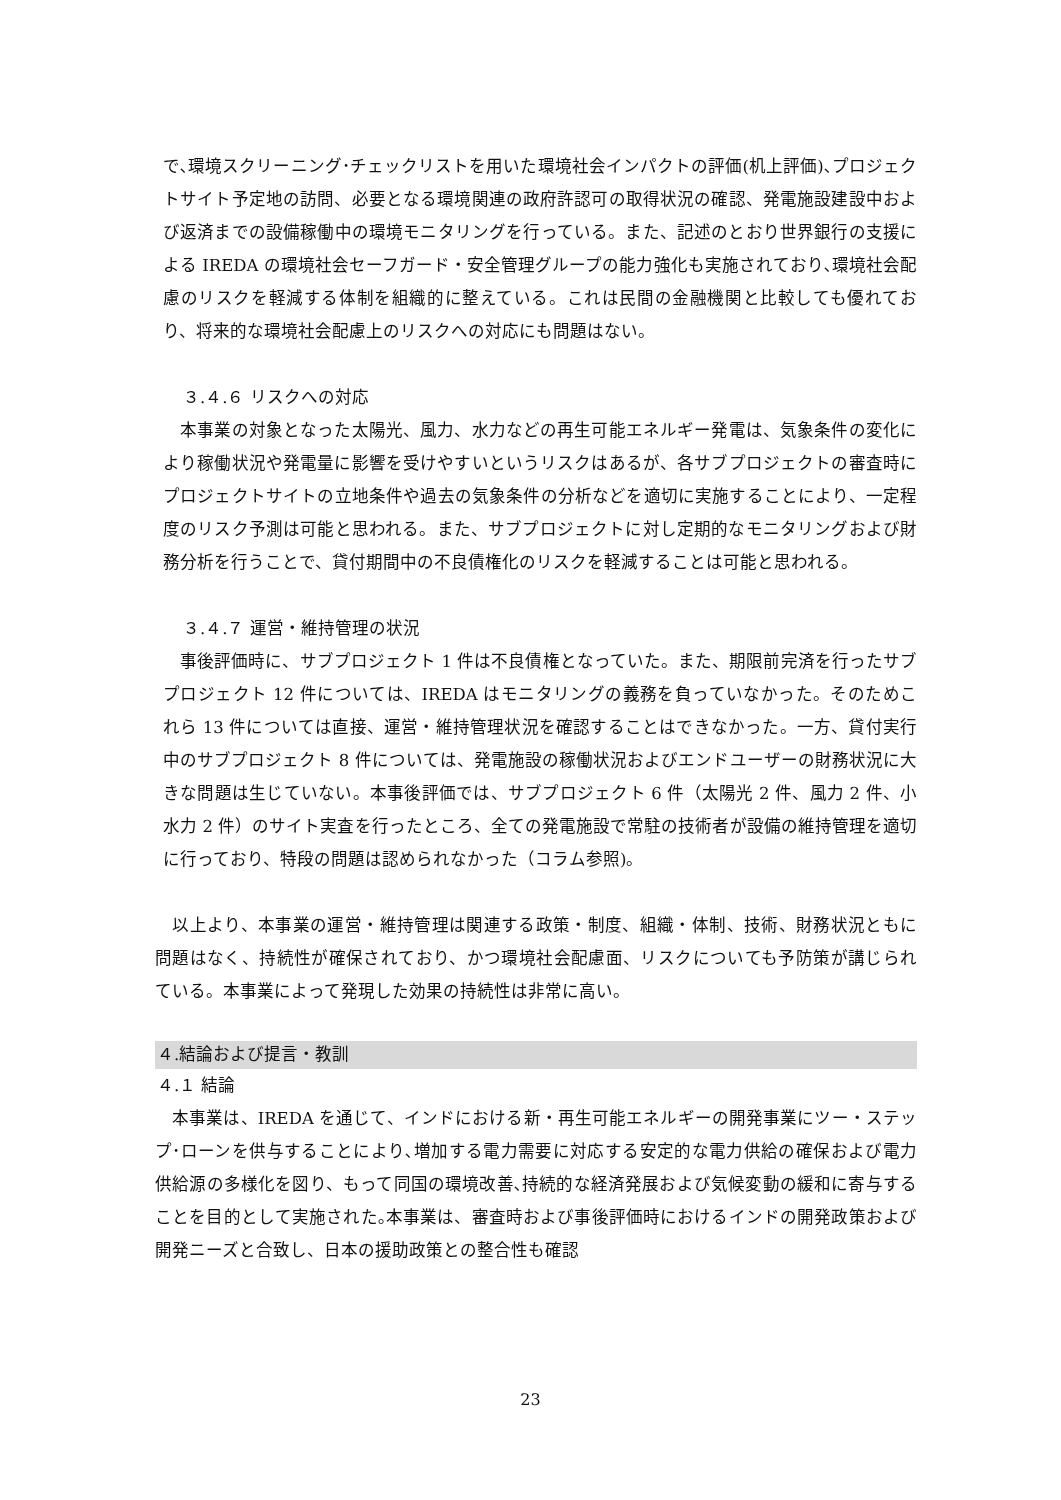で､環境スクリーニング･チェックリストを用いた環境社会インパクトの評価(机上評価)､プロジェクトサイト予定地の訪問、必要となる環境関連の政府許認可の取得状況の確認、発電施設建設中および返済までの設備稼働中の環境モニタリングを行っている。また、記述のとおり世界銀行の支援による IREDA の環境社会セーフガード・安全管理グループの能力強化も実施されており､環境社会配慮のリスクを軽減する体制を組織的に整えている。これは民間の金融機関と比較しても優れており、将来的な環境社会配慮上のリスクへの対応にも問題はない。
３.４.６ リスクへの対応
　本事業の対象となった太陽光、風力、水力などの再生可能エネルギー発電は、気象条件の変化により稼働状況や発電量に影響を受けやすいというリスクはあるが、各サブプロジェクトの審査時にプロジェクトサイトの立地条件や過去の気象条件の分析などを適切に実施することにより、一定程度のリスク予測は可能と思われる。また、サブプロジェクトに対し定期的なモニタリングおよび財務分析を行うことで、貸付期間中の不良債権化のリスクを軽減することは可能と思われる。
３.４.７ 運営・維持管理の状況
　事後評価時に、サブプロジェクト 1 件は不良債権となっていた。また、期限前完済を行ったサブプロジェクト 12 件については、IREDA はモニタリングの義務を負っていなかった。そのためこれら 13 件については直接、運営・維持管理状況を確認することはできなかった。一方、貸付実行中のサブプロジェクト 8 件については、発電施設の稼働状況およびエンドユーザーの財務状況に大きな問題は生じていない。本事後評価では、サブプロジェクト 6 件（太陽光 2 件、風力 2 件、小水力 2 件）のサイト実査を行ったところ、全ての発電施設で常駐の技術者が設備の維持管理を適切に行っており、特段の問題は認められなかった（コラム参照)。
　以上より、本事業の運営・維持管理は関連する政策・制度、組織・体制、技術、財務状況ともに問題はなく、持続性が確保されており、かつ環境社会配慮面、リスクについても予防策が講じられている。本事業によって発現した効果の持続性は非常に高い。
４.結論および提言・教訓
４.１ 結論
　本事業は、IREDA を通じて、インドにおける新・再生可能エネルギーの開発事業にツー・ステップ･ローンを供与することにより､増加する電力需要に対応する安定的な電力供給の確保および電力供給源の多様化を図り、もって同国の環境改善､持続的な経済発展および気候変動の緩和に寄与することを目的として実施された｡本事業は、審査時および事後評価時におけるインドの開発政策および開発ニーズと合致し、日本の援助政策との整合性も確認
23